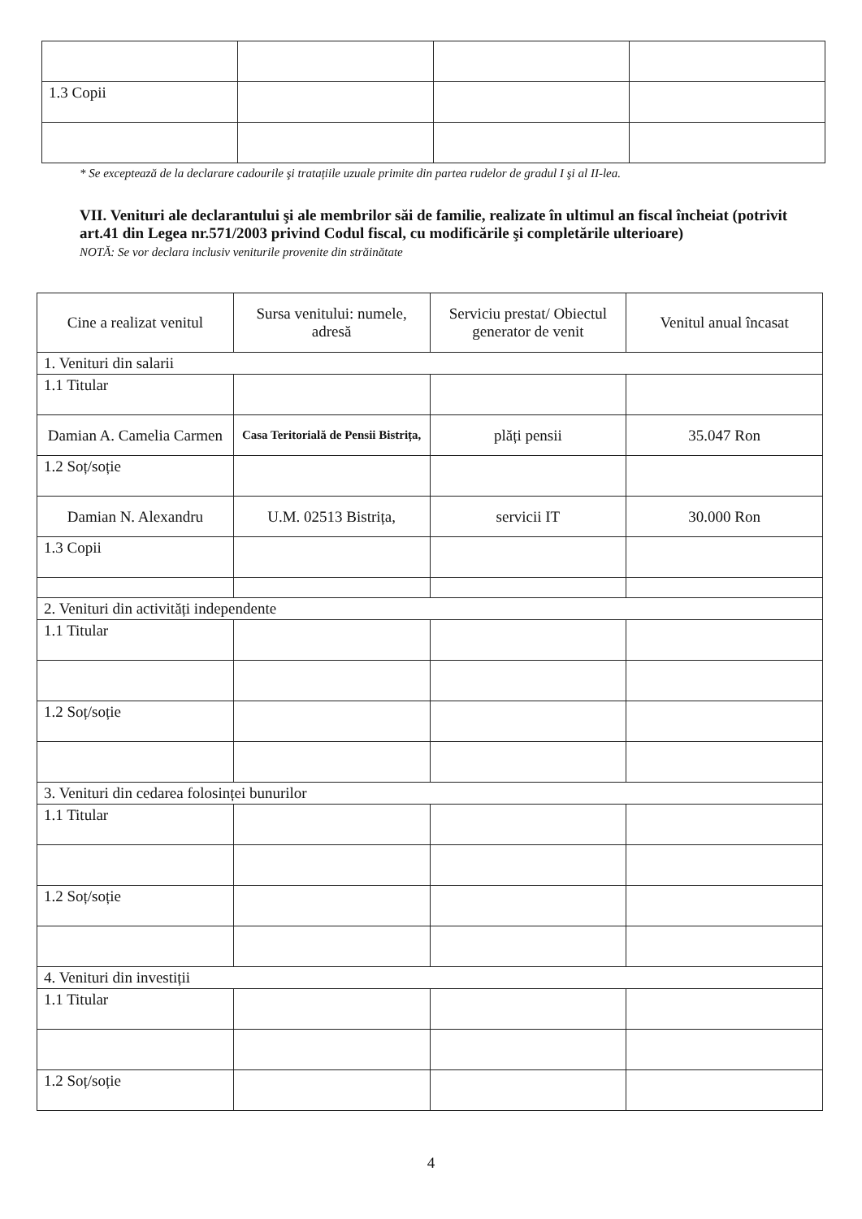| 1.3 Copii | | | |
* Se exceptează de la declarare cadourile şi tratațiile uzuale primite din partea rudelor de gradul I şi al II-lea.
VII. Venituri ale declarantului şi ale membrilor săi de familie, realizate în ultimul an fiscal încheiat (potrivit art.41 din Legea nr.571/2003 privind Codul fiscal, cu modificările şi completările ulterioare)
NOTĂ: Se vor declara inclusiv veniturile provenite din străinătate
| Cine a realizat venitul | Sursa venitului: numele, adresă | Serviciu prestat/ Obiectul generator de venit | Venitul anual încasat |
| --- | --- | --- | --- |
| 1. Venituri din salarii | | | |
| 1.1 Titular | | | |
| Damian A. Camelia Carmen | Casa Teritorială de Pensii Bistrița, | plăți pensii | 35.047 Ron |
| 1.2 Soț/soție | | | |
| Damian N. Alexandru | U.M. 02513 Bistrița, | servicii IT | 30.000 Ron |
| 1.3 Copii | | | |
| 2. Venituri din activități independente | | | |
| 1.1 Titular | | | |
| 1.2 Soț/soție | | | |
| 3. Venituri din cedarea folosinței bunurilor | | | |
| 1.1 Titular | | | |
| 1.2 Soț/soție | | | |
| 4. Venituri din investiții | | | |
| 1.1 Titular | | | |
| 1.2 Soț/soție | | | |
4